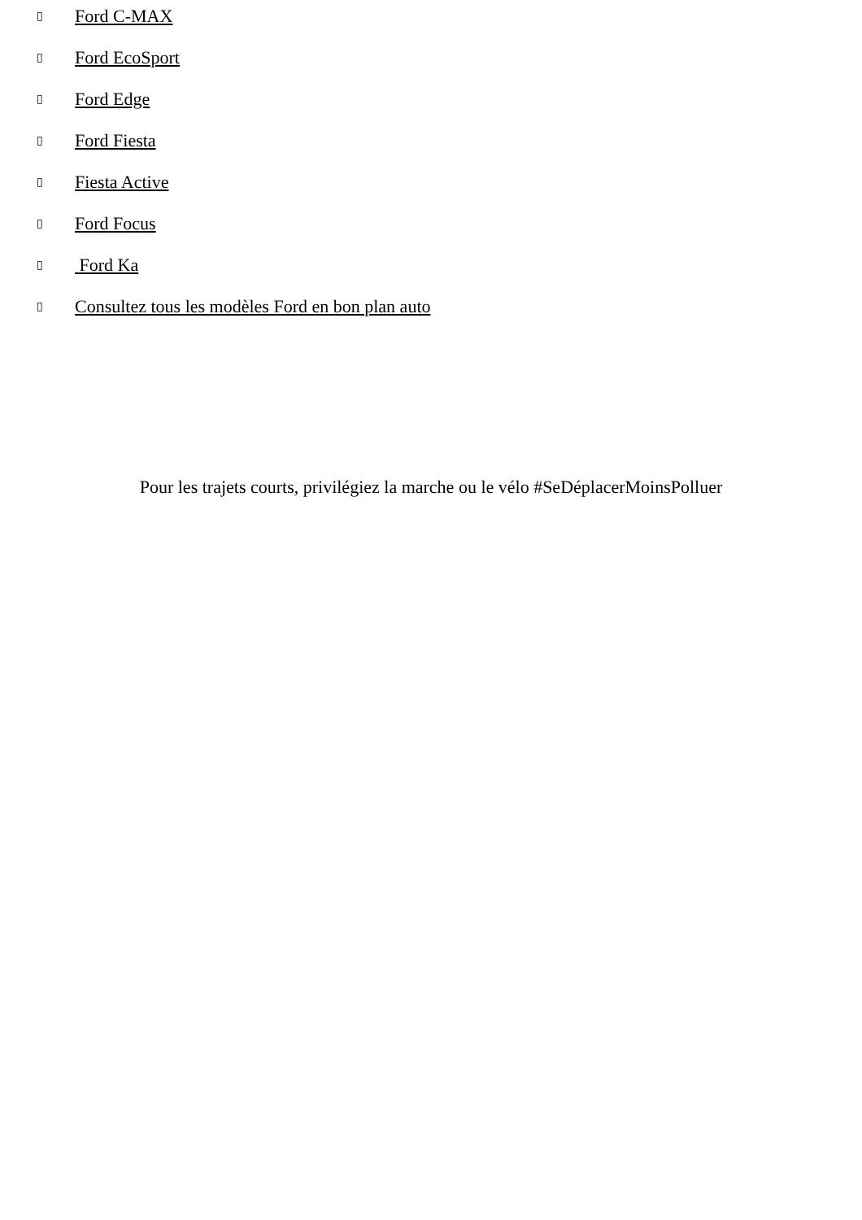▯ Ford C-MAX
▯ Ford EcoSport
▯ Ford Edge
▯ Ford Fiesta
▯ Fiesta Active
▯ Ford Focus
▯ Ford Ka
▯ Consultez tous les modèles Ford en bon plan auto
Pour les trajets courts, privilégiez la marche ou le vélo #SeDéplacerMoinsPolluer